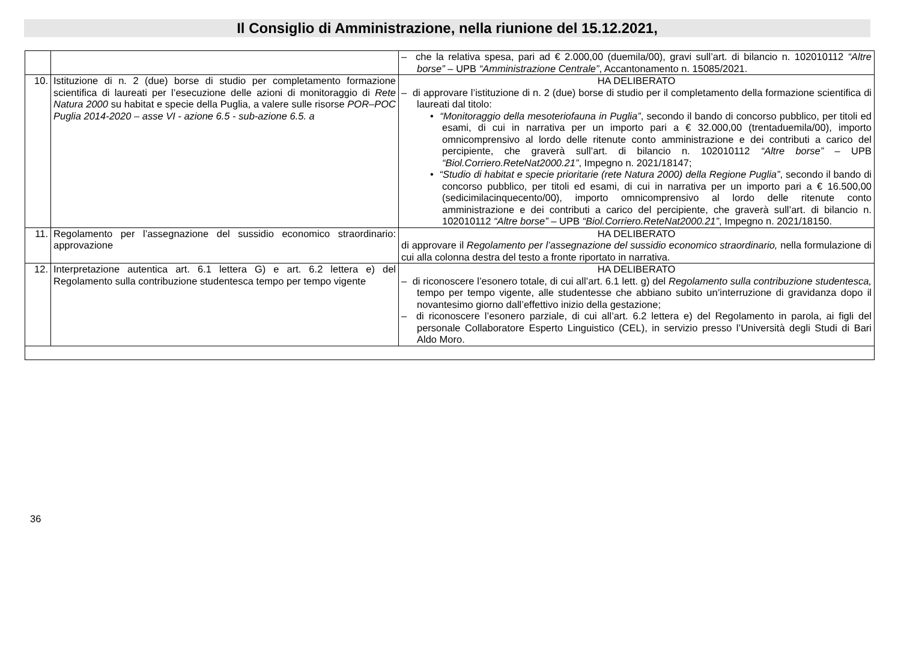Il Consiglio di Amministrazione, nella riunione del 15.12.2021,
| | | – che la relativa spesa, pari ad € 2.000,00 (duemila/00), gravi sull’art. di bilancio n. 102010112 “Altre borse” – UPB “Amministrazione Centrale” , Accantonamento n. 15085/2021. |
| 10. | Istituzione di n. 2 (due) borse di studio per completamento formazione scientifica di laureati per l’esecuzione delle azioni di monitoraggio di Rete Natura 2000 su habitat e specie della Puglia, a valere sulle risorse POR–POC Puglia 2014-2020 – asse VI - azione 6.5 - sub-azione 6.5. a | HA DELIBERATO – di approvare l’istituzione di n. 2 (due) borse di studio per il completamento della formazione scientifica di laureati dal titolo: • “Monitoraggio della mesoteriofauna in Puglia” , secondo il bando di concorso pubblico, per titoli ed esami, di cui in narrativa per un importo pari a € 32.000,00 (trentaduemila/00), importo omnicomprensivo al lordo delle ritenute conto amministrazione e dei contributi a carico del percipiente, che graverà sull’art. di bilancio n. 102010112 “Altre borse” – UPB “Biol.Corriero.ReteNat2000.21” , Impegno n. 2021/18147; • “Studio di habitat e specie prioritarie (rete Natura 2000) della Regione Puglia” , secondo il bando di concorso pubblico, per titoli ed esami, di cui in narrativa per un importo pari a € 16.500,00 (sedicimilacinquecento/00), importo omnicomprensivo al lordo delle ritenute conto amministrazione e dei contributi a carico del percipiente, che graverà sull’art. di bilancio n. 102010112 “Altre borse” – UPB “Biol.Corriero.ReteNat2000.21” , Impegno n. 2021/18150. |
| 11. | Regolamento per l’assegnazione del sussidio economico straordinario: approvazione | HA DELIBERATO di approvare il Regolamento per l’assegnazione del sussidio economico straordinario, nella formulazione di cui alla colonna destra del testo a fronte riportato in narrativa. |
| 12. | Interpretazione autentica art. 6.1 lettera G) e art. 6.2 lettera e) del Regolamento sulla contribuzione studentesca tempo per tempo vigente | HA DELIBERATO – di riconoscere l’esonero totale, di cui all’art. 6.1 lett. g) del Regolamento sulla contribuzione studentesca, tempo per tempo vigente, alle studentesse che abbiano subito un’interruzione di gravidanza dopo il novantesimo giorno dall’effettivo inizio della gestazione; – di riconoscere l’esonero parziale, di cui all’art. 6.2 lettera e) del Regolamento in parola, ai figli del personale Collaboratore Esperto Linguistico (CEL), in servizio presso l’Università degli Studi di Bari Aldo Moro. |
36